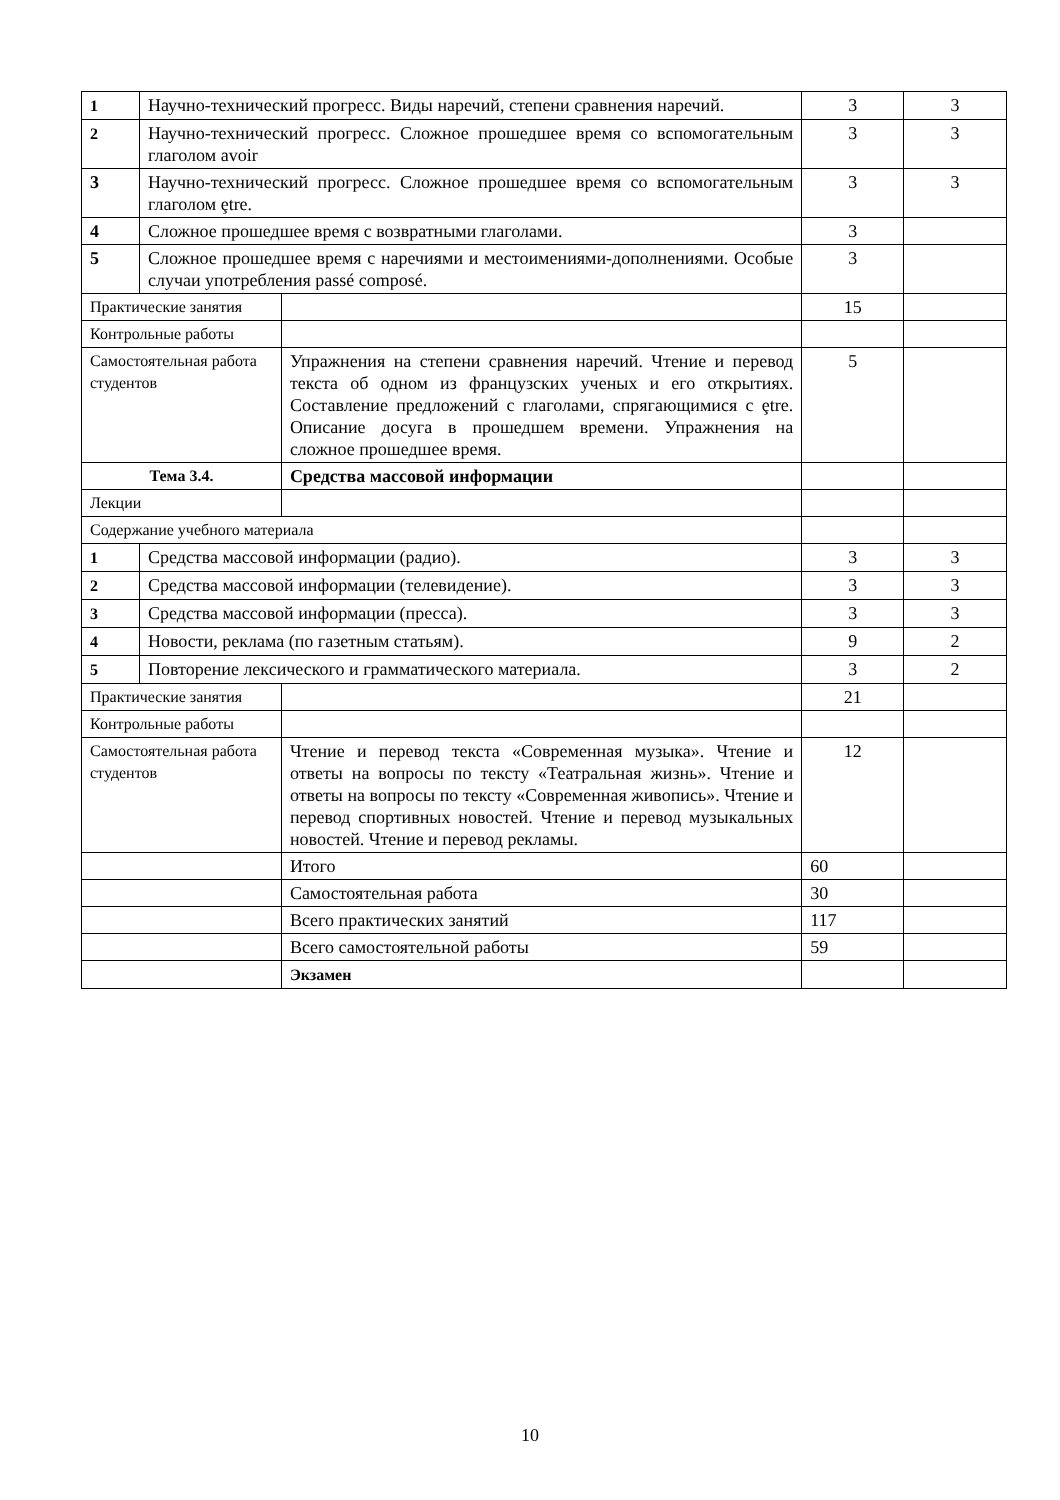| 1 | Научно-технический прогресс. Виды наречий, степени сравнения наречий. | | 3 | 3 |
| 2 | Научно-технический прогресс. Сложное прошедшее время со вспомогательным глаголом avoir | | 3 | 3 |
| 3 | Научно-технический прогресс. Сложное прошедшее время со вспомогательным глаголом ȩtre. | | 3 | 3 |
| 4 | Сложное прошедшее время с возвратными глаголами. | | 3 | |
| 5 | Сложное прошедшее время с наречиями и местоимениями-дополнениями. Особые случаи употребления passé composé. | | 3 | |
| Практические занятия | | | 15 | |
| Контрольные работы | | | | |
| Самостоятельная работа студентов | | Упражнения на степени сравнения наречий. Чтение и перевод текста об одном из французских ученых и его открытиях. Составление предложений с глаголами, спрягающимися с ȩtre. Описание досуга в прошедшем времени. Упражнения на сложное прошедшее время. | 5 | |
| Тема 3.4. | | Средства массовой информации | | |
| Лекции | | | | |
| Содержание учебного материала | | | | |
| 1 | Средства массовой информации (радио). | | 3 | 3 |
| 2 | Средства массовой информации (телевидение). | | 3 | 3 |
| 3 | Средства массовой информации (пресса). | | 3 | 3 |
| 4 | Новости, реклама (по газетным статьям). | | 9 | 2 |
| 5 | Повторение лексического и грамматического материала. | | 3 | 2 |
| Практические занятия | | | 21 | |
| Контрольные работы | | | | |
| Самостоятельная работа студентов | | Чтение и перевод текста «Современная музыка». Чтение и ответы на вопросы по тексту «Театральная жизнь». Чтение и ответы на вопросы по тексту «Современная живопись». Чтение и перевод спортивных новостей. Чтение и перевод музыкальных новостей. Чтение и перевод рекламы. | 12 | |
| | | Итого | 60 | |
| | | Самостоятельная работа | 30 | |
| | | Всего практических занятий | 117 | |
| | | Всего самостоятельной работы | 59 | |
| | | Экзамен | | |
10